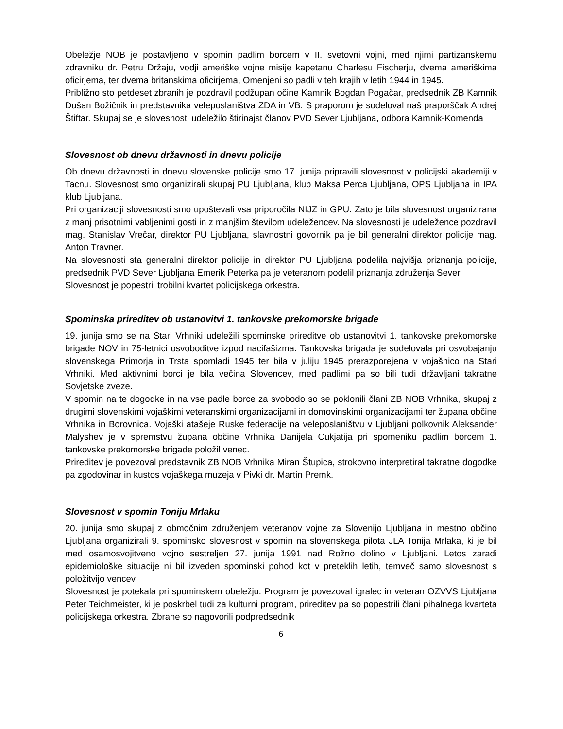Obeležje NOB je postavljeno v spomin padlim borcem v II. svetovni vojni, med njimi partizanskemu zdravniku dr. Petru Držaju, vodji ameriške vojne misije kapetanu Charlesu Fischerju, dvema ameriškima oficirjema, ter dvema britanskima oficirjema, Omenjeni so padli v teh krajih v letih 1944 in 1945.
Približno sto petdeset zbranih je pozdravil podžupan očine Kamnik Bogdan Pogačar, predsednik ZB Kamnik Dušan Božičnik in predstavnika veleposlaništva ZDA in VB. S praporom je sodeloval naš praporščak Andrej Štiftar. Skupaj se je slovesnosti udeležilo štirinajst članov PVD Sever Ljubljana, odbora Kamnik-Komenda
Slovesnost ob dnevu državnosti in dnevu policije
Ob dnevu državnosti in dnevu slovenske policije smo 17. junija pripravili slovesnost v policijski akademiji v Tacnu. Slovesnost smo organizirali skupaj PU Ljubljana, klub Maksa Perca Ljubljana, OPS Ljubljana in IPA klub Ljubljana.
Pri organizaciji slovesnosti smo upoštevali vsa priporočila NIJZ in GPU. Zato je bila slovesnost organizirana z manj prisotnimi vabljenimi gosti in z manjšim številom udeležencev. Na slovesnosti je udeležence pozdravil mag. Stanislav Vrečar, direktor PU Ljubljana, slavnostni govornik pa je bil generalni direktor policije mag. Anton Travner.
Na slovesnosti sta generalni direktor policije in direktor PU Ljubljana podelila najvišja priznanja policije, predsednik PVD Sever Ljubljana Emerik Peterka pa je veteranom podelil priznanja združenja Sever.
Slovesnost je popestril trobilni kvartet policijskega orkestra.
Spominska prireditev ob ustanovitvi 1. tankovske prekomorske brigade
19. junija smo se na Stari Vrhniki udeležili spominske prireditve ob ustanovitvi 1. tankovske prekomorske brigade NOV in 75-letnici osvoboditve izpod nacifašizma. Tankovska brigada je sodelovala pri osvobajanju slovenskega Primorja in Trsta spomladi 1945 ter bila v juliju 1945 prerazporejena v vojašnico na Stari Vrhniki. Med aktivnimi borci je bila večina Slovencev, med padlimi pa so bili tudi državljani takratne Sovjetske zveze.
V spomin na te dogodke in na vse padle borce za svobodo so se poklonili člani ZB NOB Vrhnika, skupaj z drugimi slovenskimi vojaškimi veteranskimi organizacijami in domovinskimi organizacijami ter župana občine Vrhnika in Borovnica. Vojaški atašeje Ruske federacije na veleposlaništvu v Ljubljani polkovnik Aleksander Malyshev je v spremstvu župana občine Vrhnika Danijela Cukjatija pri spomeniku padlim borcem 1. tankovske prekomorske brigade položil venec.
Prireditev je povezoval predstavnik ZB NOB Vrhnika Miran Štupica, strokovno interpretiral takratne dogodke pa zgodovinar in kustos vojaškega muzeja v Pivki dr. Martin Premk.
Slovesnost v spomin Toniju Mrlaku
20. junija smo skupaj z območnim združenjem veteranov vojne za Slovenijo Ljubljana in mestno občino Ljubljana organizirali 9. spominsko slovesnost v spomin na slovenskega pilota JLA Tonija Mrlaka, ki je bil med osamosvojitveno vojno sestreljen 27. junija 1991 nad Rožno dolino v Ljubljani. Letos zaradi epidemiološke situacije ni bil izveden spominski pohod kot v preteklih letih, temveč samo slovesnost s položitvijo vencev.
Slovesnost je potekala pri spominskem obeležju. Program je povezoval igralec in veteran OZVVS Ljubljana Peter Teichmeister, ki je poskrbel tudi za kulturni program, prireditev pa so popestrili člani pihalnega kvarteta policijskega orkestra. Zbrane so nagovorili podpredsednik
6